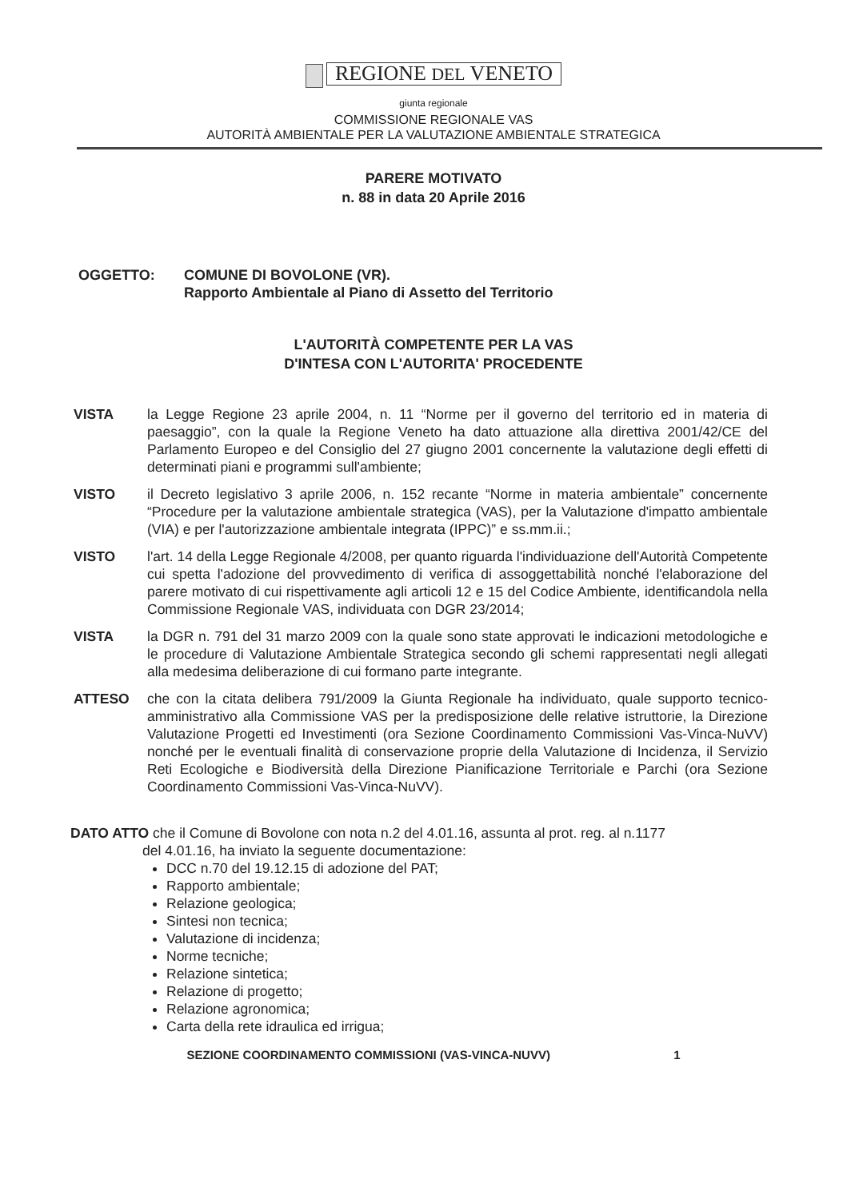REGIONE DEL VENETO
giunta regionale
COMMISSIONE REGIONALE VAS
AUTORITÀ AMBIENTALE PER LA VALUTAZIONE AMBIENTALE STRATEGICA
PARERE MOTIVATO
n. 88 in data 20 Aprile 2016
OGGETTO: COMUNE DI BOVOLONE (VR).
Rapporto Ambientale al Piano di Assetto del Territorio
L'AUTORITÀ COMPETENTE PER LA VAS
D'INTESA CON L'AUTORITA' PROCEDENTE
VISTA la Legge Regione 23 aprile 2004, n. 11 “Norme per il governo del territorio ed in materia di paesaggio”, con la quale la Regione Veneto ha dato attuazione alla direttiva 2001/42/CE del Parlamento Europeo e del Consiglio del 27 giugno 2001 concernente la valutazione degli effetti di determinati piani e programmi sull'ambiente;
VISTO il Decreto legislativo 3 aprile 2006, n. 152 recante “Norme in materia ambientale” concernente “Procedure per la valutazione ambientale strategica (VAS), per la Valutazione d'impatto ambientale (VIA) e per l'autorizzazione ambientale integrata (IPPC)” e ss.mm.ii.;
VISTO l'art. 14 della Legge Regionale 4/2008, per quanto riguarda l'individuazione dell'Autorità Competente cui spetta l'adozione del provvedimento di verifica di assoggettabilità nonché l'elaborazione del parere motivato di cui rispettivamente agli articoli 12 e 15 del Codice Ambiente, identificandola nella Commissione Regionale VAS, individuata con DGR 23/2014;
VISTA la DGR n. 791 del 31 marzo 2009 con la quale sono state approvati le indicazioni metodologiche e le procedure di Valutazione Ambientale Strategica secondo gli schemi rappresentati negli allegati alla medesima deliberazione di cui formano parte integrante.
ATTESO che con la citata delibera 791/2009 la Giunta Regionale ha individuato, quale supporto tecnico-amministrativo alla Commissione VAS per la predisposizione delle relative istruttorie, la Direzione Valutazione Progetti ed Investimenti (ora Sezione Coordinamento Commissioni Vas-Vinca-NuVV) nonché per le eventuali finalità di conservazione proprie della Valutazione di Incidenza, il Servizio Reti Ecologiche e Biodiversità della Direzione Pianificazione Territoriale e Parchi (ora Sezione Coordinamento Commissioni Vas-Vinca-NuVV).
DATO ATTO che il Comune di Bovolone con nota n.2 del 4.01.16, assunta al prot. reg. al n.1177
del 4.01.16, ha inviato la seguente documentazione:
DCC n.70 del 19.12.15 di adozione del PAT;
Rapporto ambientale;
Relazione geologica;
Sintesi non tecnica;
Valutazione di incidenza;
Norme tecniche;
Relazione sintetica;
Relazione di progetto;
Relazione agronomica;
Carta della rete idraulica ed irrigua;
SEZIONE COORDINAMENTO COMMISSIONI (VAS-VINCA-NUVV) 1